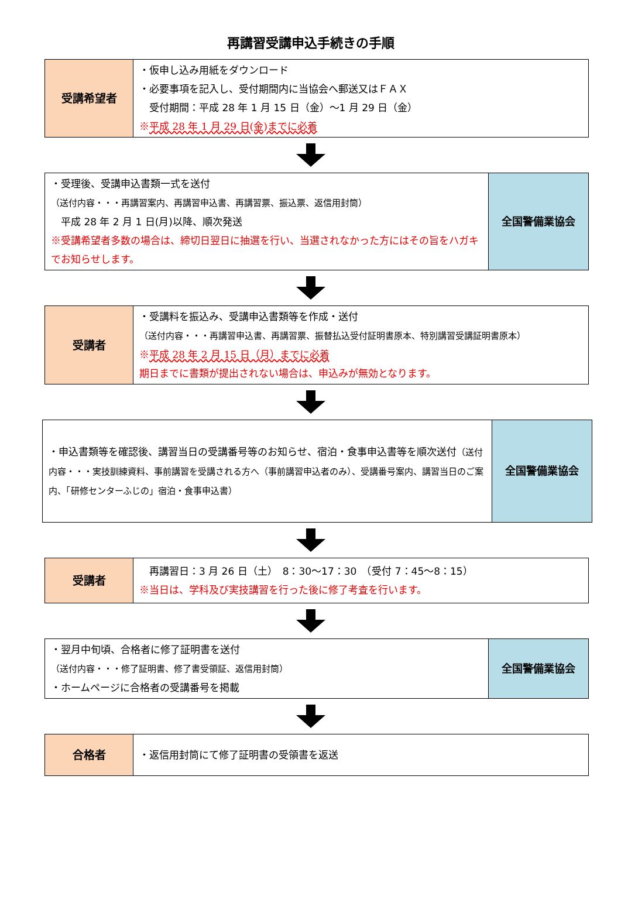再講習受講申込手続きの手順
| 受講希望者 | ・仮申し込み用紙をダウンロード ・必要事項を記入し、受付期間内に当協会へ郵送又はＦＡＸ 受付期間：平成 28 年 1 月 15 日（金）～1 月 29 日（金） ※ 平成 28 年 1 月 29 日(金)までに必着 |
| ・受理後、受講申込書類一式を送付 （送付内容・・・再講習案内、再講習申込書、再講習票、振込票、返信用封筒） 平成 28 年 2 月 1 日(月)以降、順次発送 ※受講希望者多数の場合は、締切日翌日に抽選を行い、当選されなかった方にはその旨をハガキでお知らせします。 | 全国警備業協会 |
| 受講者 | ・受講料を振込み、受講申込書類等を作成・送付 （送付内容・・・再講習申込書、再講習票、振替払込受付証明書原本、特別講習受講証明書原本） ※ 平成 28 年 2 月 15 日（月）までに必着 期日までに書類が提出されない場合は、申込みが無効となります。 |
| ・申込書類等を確認後、講習当日の受講番号等のお知らせ、宿泊・食事申込書等を順次送付 （送付内容・・・実技訓練資料、事前講習を受講される方へ（事前講習申込者のみ）、受講番号案内、講習当日のご案内、「研修センターふじの」宿泊・食事申込書） | 全国警備業協会 |
| 受講者 | 再講習日：3 月 26 日（土） 8：30～17：30 （受付 7：45～8：15） ※当日は、学科及び実技講習を行った後に修了考査を行います。 |
| ・翌月中旬頃、合格者に修了証明書を送付 （送付内容・・・修了証明書、修了書受領証、返信用封筒） ・ホームページに合格者の受講番号を掲載 | 全国警備業協会 |
| 合格者 | ・返信用封筒にて修了証明書の受領書を返送 |